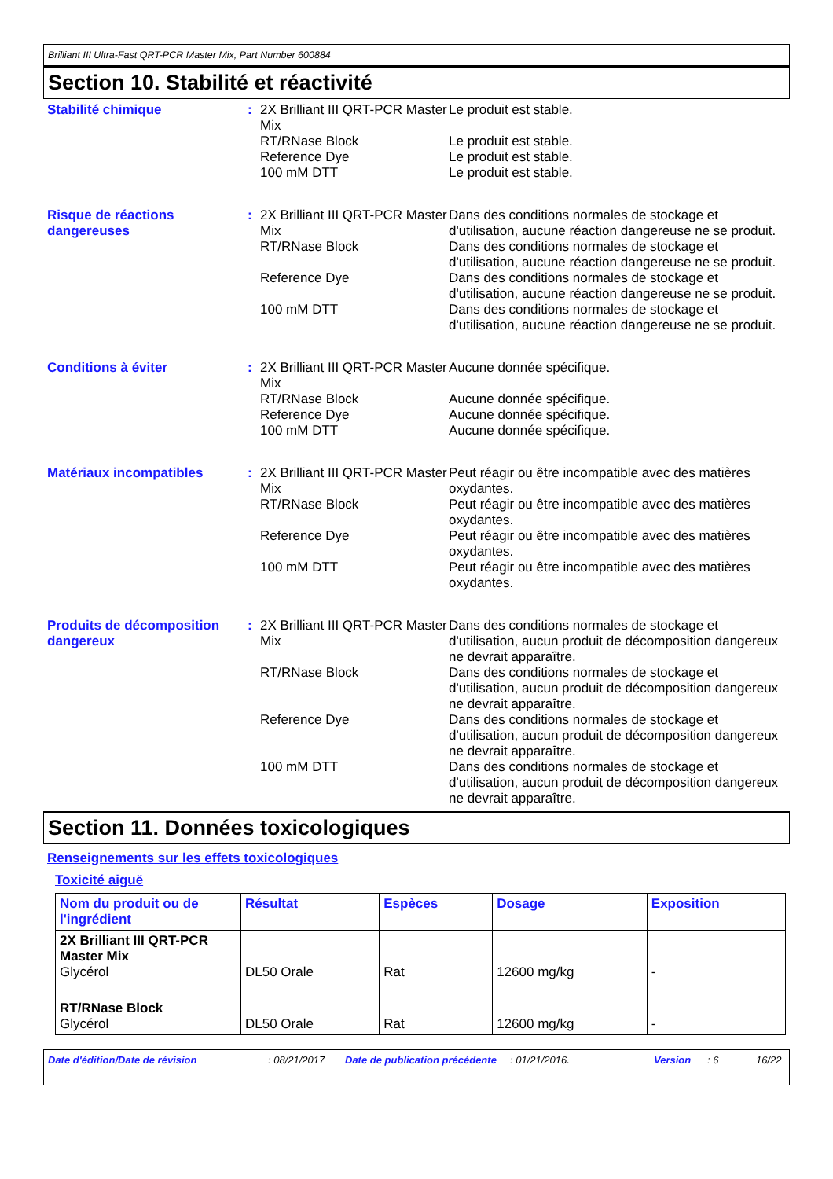Brilliant III Ultra-Fast QRT-PCR Master Mix, Part Number 600884
Section 10. Stabilité et réactivité
Stabilité chimique : 2X Brilliant III QRT-PCR Master Mix
Le produit est stable.
RT/RNase Block
Le produit est stable.
Reference Dye
Le produit est stable.
100 mM DTT
Le produit est stable.
Risque de réactions dangereuses
: 2X Brilliant III QRT-PCR Master Mix
Dans des conditions normales de stockage et d'utilisation, aucune réaction dangereuse ne se produit.
RT/RNase Block
Dans des conditions normales de stockage et d'utilisation, aucune réaction dangereuse ne se produit.
Reference Dye
Dans des conditions normales de stockage et d'utilisation, aucune réaction dangereuse ne se produit.
100 mM DTT
Dans des conditions normales de stockage et d'utilisation, aucune réaction dangereuse ne se produit.
Conditions à éviter : 2X Brilliant III QRT-PCR Master Mix
Aucune donnée spécifique.
RT/RNase Block
Aucune donnée spécifique.
Reference Dye
Aucune donnée spécifique.
100 mM DTT
Aucune donnée spécifique.
Matériaux incompatibles : 2X Brilliant III QRT-PCR Master Mix
Peut réagir ou être incompatible avec des matières oxydantes.
RT/RNase Block
Peut réagir ou être incompatible avec des matières oxydantes.
Reference Dye
Peut réagir ou être incompatible avec des matières oxydantes.
100 mM DTT
Peut réagir ou être incompatible avec des matières oxydantes.
Produits de décomposition dangereux
: 2X Brilliant III QRT-PCR Master Mix
Dans des conditions normales de stockage et d'utilisation, aucun produit de décomposition dangereux ne devrait apparaître.
RT/RNase Block
Dans des conditions normales de stockage et d'utilisation, aucun produit de décomposition dangereux ne devrait apparaître.
Reference Dye
Dans des conditions normales de stockage et d'utilisation, aucun produit de décomposition dangereux ne devrait apparaître.
100 mM DTT
Dans des conditions normales de stockage et d'utilisation, aucun produit de décomposition dangereux ne devrait apparaître.
Section 11. Données toxicologiques
Renseignements sur les effets toxicologiques
Toxicité aiguë
| Nom du produit ou de l'ingrédient | Résultat | Espèces | Dosage | Exposition |
| --- | --- | --- | --- | --- |
| 2X Brilliant III QRT-PCR Master Mix Glycérol | DL50 Orale | Rat | 12600 mg/kg | - |
| RT/RNase Block Glycérol | DL50 Orale | Rat | 12600 mg/kg | - |
Date d'édition/Date de révision: 08/21/2017 Date de publication précédente: 01/21/2016. Version: 6 16/22